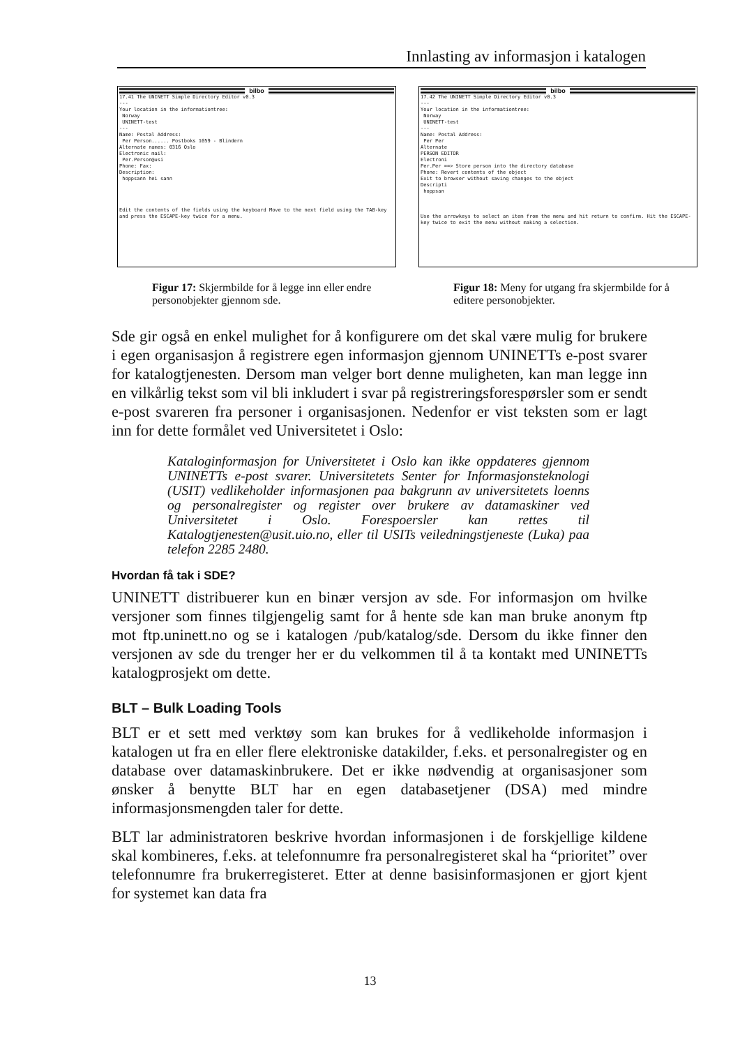Innlasting av informasjon i katalogen
bilbo
17.41 The UNINETT Simple Directory Editor v0.3
---
Your location in the informationtree:
Norway
UNINETT-test
---
Name: Postal Address:
Per Person...... Postboks 1059 - Blindern
Alternate names: 0316 Oslo
Electronic mail:
Per.Person@usi
Phone: Fax:
Description:
hoppsann hei sann
Edit the contents of the fields using the keyboard Move to the next field using the TAB-key and press the ESCAPE-key twice for a menu.
Figur 17: Skjermbilde for å legge inn eller endre personobjekter gjennom sde.
bilbo
17.42 The UNINETT Simple Directory Editor v0.3
---
Your location in the informationtree:
Norway
UNINETT-test
---
Name: Postal Address:
Per Per
Alternate
PERSON EDITOR
Electroni
Per.Per ==> Store person into the directory database
Phone: Revert contents of the object
Exit to browser without saving changes to the object
Descripti
hoppsan
Use the arrowkeys to select an item from the menu and hit return to confirm. Hit the ESCAPE-key twice to exit the menu without making a selection.
Figur 18: Meny for utgang fra skjermbilde for å editere personobjekter.
Sde gir også en enkel mulighet for å konfigurere om det skal være mulig for brukere i egen organisasjon å registrere egen informasjon gjennom UNINETTs e-post svarer for katalogtjenesten. Dersom man velger bort denne muligheten, kan man legge inn en vilkårlig tekst som vil bli inkludert i svar på registreringsforespørsler som er sendt e-post svareren fra personer i organisasjonen. Nedenfor er vist teksten som er lagt inn for dette formålet ved Universitetet i Oslo:
Kataloginformasjon for Universitetet i Oslo kan ikke oppdateres gjennom UNINETTs e-post svarer. Universitetets Senter for Informasjonsteknologi (USIT) vedlikeholder informasjonen paa bakgrunn av universitetets loenns og personalregister og register over brukere av datamaskiner ved Universitetet i Oslo. Forespoersler kan rettes til Katalogtjenesten@usit.uio.no, eller til USITs veiledningstjeneste (Luka) paa telefon 2285 2480.
Hvordan få tak i SDE?
UNINETT distribuerer kun en binær versjon av sde. For informasjon om hvilke versjoner som finnes tilgjengelig samt for å hente sde kan man bruke anonym ftp mot ftp.uninett.no og se i katalogen /pub/katalog/sde. Dersom du ikke finner den versjonen av sde du trenger her er du velkommen til å ta kontakt med UNINETTs katalogprosjekt om dette.
BLT – Bulk Loading Tools
BLT er et sett med verktøy som kan brukes for å vedlikeholde informasjon i katalogen ut fra en eller flere elektroniske datakilder, f.eks. et personalregister og en database over datamaskinbrukere. Det er ikke nødvendig at organisasjoner som ønsker å benytte BLT har en egen databasetjener (DSA) med mindre informasjonsmengden taler for dette.
BLT lar administratoren beskrive hvordan informasjonen i de forskjellige kildene skal kombineres, f.eks. at telefonnumre fra personalregisteret skal ha “prioritet” over telefonnumre fra brukerregisteret. Etter at denne basisinformasjonen er gjort kjent for systemet kan data fra
13